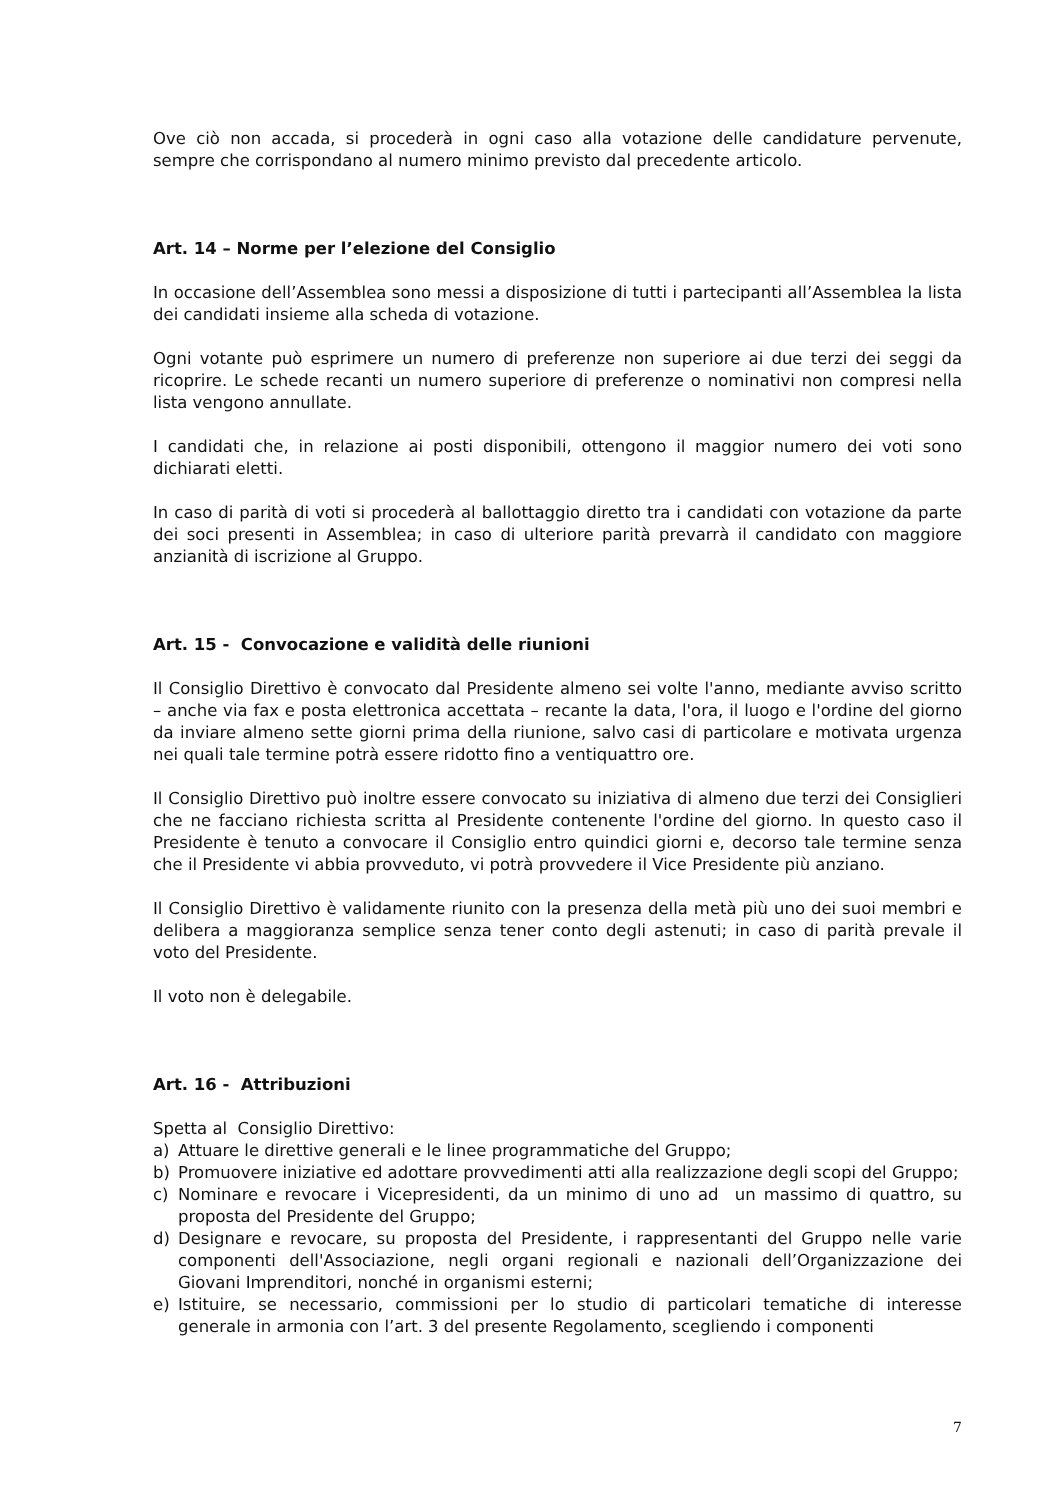Ove ciò non accada, si procederà in ogni caso alla votazione delle candidature pervenute, sempre che corrispondano al numero minimo previsto dal precedente articolo.
Art. 14 – Norme per l’elezione del Consiglio
In occasione dell’Assemblea sono messi a disposizione di tutti i partecipanti all’Assemblea la lista dei candidati insieme alla scheda di votazione.
Ogni votante può esprimere un numero di preferenze non superiore ai due terzi dei seggi da ricoprire. Le schede recanti un numero superiore di preferenze o nominativi non compresi nella lista vengono annullate.
I candidati che, in relazione ai posti disponibili, ottengono il maggior numero dei voti sono dichiarati eletti.
In caso di parità di voti si procederà al ballottaggio diretto tra i candidati con votazione da parte dei soci presenti in Assemblea; in caso di ulteriore parità prevarrà il candidato con maggiore anzianità di iscrizione al Gruppo.
Art. 15 - Convocazione e validità delle riunioni
Il Consiglio Direttivo è convocato dal Presidente almeno sei volte l'anno, mediante avviso scritto – anche via fax e posta elettronica accettata – recante la data, l'ora, il luogo e l'ordine del giorno da inviare almeno sette giorni prima della riunione, salvo casi di particolare e motivata urgenza nei quali tale termine potrà essere ridotto fino a ventiquattro ore.
Il Consiglio Direttivo può inoltre essere convocato su iniziativa di almeno due terzi dei Consiglieri che ne facciano richiesta scritta al Presidente contenente l'ordine del giorno. In questo caso il Presidente è tenuto a convocare il Consiglio entro quindici giorni e, decorso tale termine senza che il Presidente vi abbia provveduto, vi potrà provvedere il Vice Presidente più anziano.
Il Consiglio Direttivo è validamente riunito con la presenza della metà più uno dei suoi membri e delibera a maggioranza semplice senza tener conto degli astenuti; in caso di parità prevale il voto del Presidente.
Il voto non è delegabile.
Art. 16 - Attribuzioni
Spetta al Consiglio Direttivo:
a) Attuare le direttive generali e le linee programmatiche del Gruppo;
b) Promuovere iniziative ed adottare provvedimenti atti alla realizzazione degli scopi del Gruppo;
c) Nominare e revocare i Vicepresidenti, da un minimo di uno ad un massimo di quattro, su proposta del Presidente del Gruppo;
d) Designare e revocare, su proposta del Presidente, i rappresentanti del Gruppo nelle varie componenti dell'Associazione, negli organi regionali e nazionali dell’Organizzazione dei Giovani Imprenditori, nonché in organismi esterni;
e) Istituire, se necessario, commissioni per lo studio di particolari tematiche di interesse generale in armonia con l’art. 3 del presente Regolamento, scegliendo i componenti
7